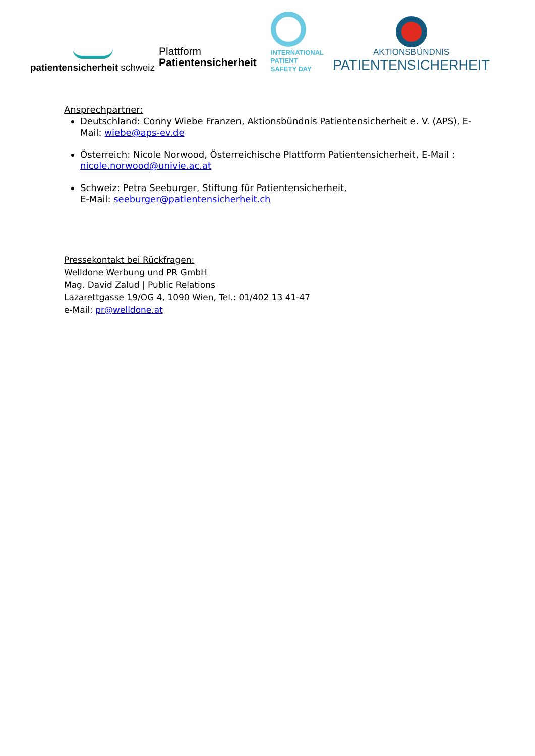patientensicherheit schweiz
Plattform
Patientensicherheit
INTERNATIONAL
PATIENT
SAFETY DAY
AKTIONSBÜNDNIS
PATIENTENSICHERHEIT
Ansprechpartner:
Deutschland: Conny Wiebe Franzen, Aktionsbündnis Patientensicherheit e. V. (APS), E-Mail: wiebe@aps-ev.de
Österreich: Nicole Norwood, Österreichische Plattform Patientensicherheit, E-Mail : nicole.norwood@univie.ac.at
Schweiz: Petra Seeburger, Stiftung für Patientensicherheit,
E-Mail: seeburger@patientensicherheit.ch
Pressekontakt bei Rückfragen:
Welldone Werbung und PR GmbH
Mag. David Zalud | Public Relations
Lazarettgasse 19/OG 4, 1090 Wien, Tel.: 01/402 13 41-47
e-Mail: pr@welldone.at